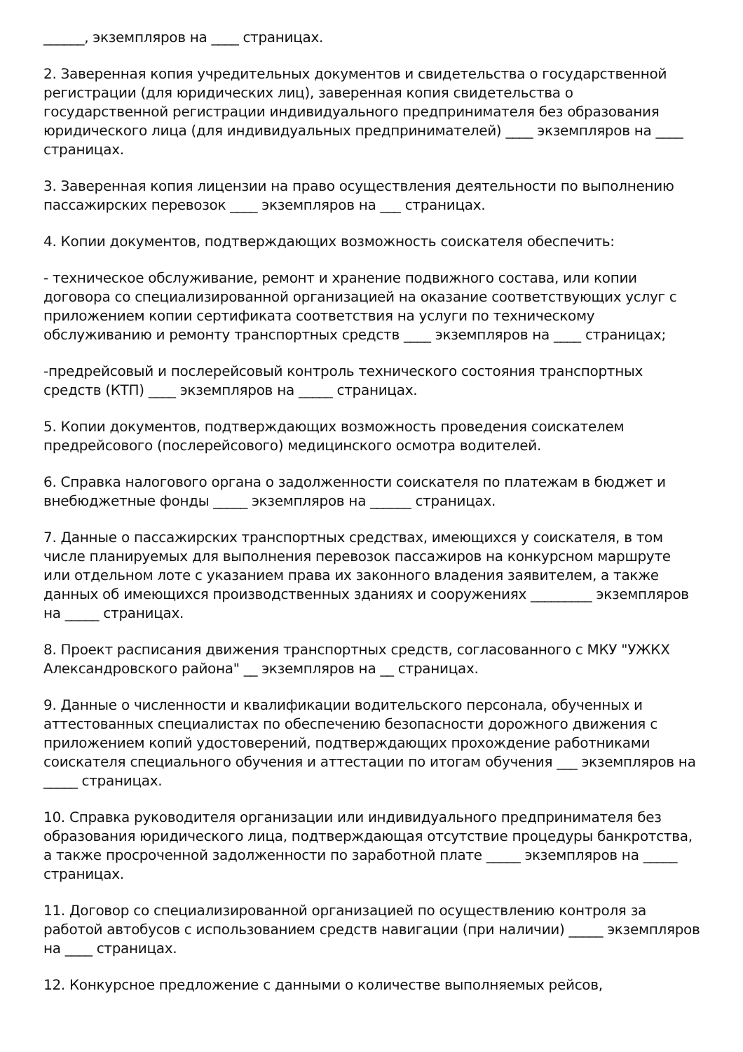______, экземпляров на ____ страницах.
2. Заверенная копия учредительных документов и свидетельства о государственной регистрации (для юридических лиц), заверенная копия свидетельства о государственной регистрации индивидуального предпринимателя без образования юридического лица (для индивидуальных предпринимателей) ____ экземпляров на ____ страницах.
3. Заверенная копия лицензии на право осуществления деятельности по выполнению пассажирских перевозок ____ экземпляров на ___ страницах.
4. Копии документов, подтверждающих возможность соискателя обеспечить:
- техническое обслуживание, ремонт и хранение подвижного состава, или копии договора со специализированной организацией на оказание соответствующих услуг с приложением копии сертификата соответствия на услуги по техническому обслуживанию и ремонту транспортных средств ____ экземпляров на ____ страницах;
-предрейсовый и послерейсовый контроль технического состояния транспортных средств (КТП) ____ экземпляров на _____ страницах.
5. Копии документов, подтверждающих возможность проведения соискателем предрейсового (послерейсового) медицинского осмотра водителей.
6. Справка налогового органа о задолженности соискателя по платежам в бюджет и внебюджетные фонды _____ экземпляров на ______ страницах.
7. Данные о пассажирских транспортных средствах, имеющихся у соискателя, в том числе планируемых для выполнения перевозок пассажиров на конкурсном маршруте или отдельном лоте с указанием права их законного владения заявителем, а также данных об имеющихся производственных зданиях и сооружениях _________ экземпляров на _____ страницах.
8. Проект расписания движения транспортных средств, согласованного с МКУ "УЖКХ Александровского района" __ экземпляров на __ страницах.
9. Данные о численности и квалификации водительского персонала, обученных и аттестованных специалистах по обеспечению безопасности дорожного движения с приложением копий удостоверений, подтверждающих прохождение работниками соискателя специального обучения и аттестации по итогам обучения ___ экземпляров на _____ страницах.
10. Справка руководителя организации или индивидуального предпринимателя без образования юридического лица, подтверждающая отсутствие процедуры банкротства, а также просроченной задолженности по заработной плате _____ экземпляров на _____ страницах.
11. Договор со специализированной организацией по осуществлению контроля за работой автобусов с использованием средств навигации (при наличии) _____ экземпляров на ____ страницах.
12. Конкурсное предложение с данными о количестве выполняемых рейсов,